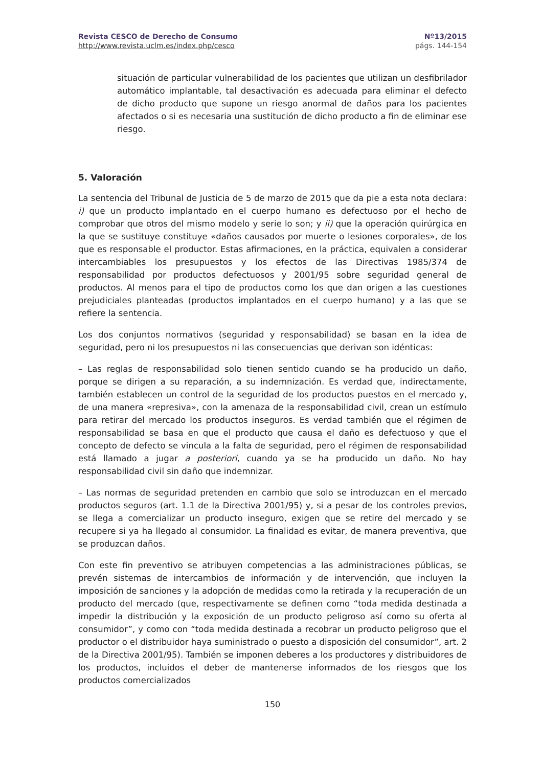Revista CESCO de Derecho de Consumo
http://www.revista.uclm.es/index.php/cesco
Nº13/2015
págs. 144-154
situación de particular vulnerabilidad de los pacientes que utilizan un desfibrilador automático implantable, tal desactivación es adecuada para eliminar el defecto de dicho producto que supone un riesgo anormal de daños para los pacientes afectados o si es necesaria una sustitución de dicho producto a fin de eliminar ese riesgo.
5. Valoración
La sentencia del Tribunal de Justicia de 5 de marzo de 2015 que da pie a esta nota declara: i) que un producto implantado en el cuerpo humano es defectuoso por el hecho de comprobar que otros del mismo modelo y serie lo son; y ii) que la operación quirúrgica en la que se sustituye constituye «daños causados por muerte o lesiones corporales», de los que es responsable el productor. Estas afirmaciones, en la práctica, equivalen a considerar intercambiables los presupuestos y los efectos de las Directivas 1985/374 de responsabilidad por productos defectuosos y 2001/95 sobre seguridad general de productos. Al menos para el tipo de productos como los que dan origen a las cuestiones prejudiciales planteadas (productos implantados en el cuerpo humano) y a las que se refiere la sentencia.
Los dos conjuntos normativos (seguridad y responsabilidad) se basan en la idea de seguridad, pero ni los presupuestos ni las consecuencias que derivan son idénticas:
– Las reglas de responsabilidad solo tienen sentido cuando se ha producido un daño, porque se dirigen a su reparación, a su indemnización. Es verdad que, indirectamente, también establecen un control de la seguridad de los productos puestos en el mercado y, de una manera «represiva», con la amenaza de la responsabilidad civil, crean un estímulo para retirar del mercado los productos inseguros. Es verdad también que el régimen de responsabilidad se basa en que el producto que causa el daño es defectuoso y que el concepto de defecto se vincula a la falta de seguridad, pero el régimen de responsabilidad está llamado a jugar a posteriori, cuando ya se ha producido un daño. No hay responsabilidad civil sin daño que indemnizar.
– Las normas de seguridad pretenden en cambio que solo se introduzcan en el mercado productos seguros (art. 1.1 de la Directiva 2001/95) y, si a pesar de los controles previos, se llega a comercializar un producto inseguro, exigen que se retire del mercado y se recupere si ya ha llegado al consumidor. La finalidad es evitar, de manera preventiva, que se produzcan daños.
Con este fin preventivo se atribuyen competencias a las administraciones públicas, se prevén sistemas de intercambios de información y de intervención, que incluyen la imposición de sanciones y la adopción de medidas como la retirada y la recuperación de un producto del mercado (que, respectivamente se definen como “toda medida destinada a impedir la distribución y la exposición de un producto peligroso así como su oferta al consumidor”, y como con “toda medida destinada a recobrar un producto peligroso que el productor o el distribuidor haya suministrado o puesto a disposición del consumidor”, art. 2 de la Directiva 2001/95). También se imponen deberes a los productores y distribuidores de los productos, incluidos el deber de mantenerse informados de los riesgos que los productos comercializados
150